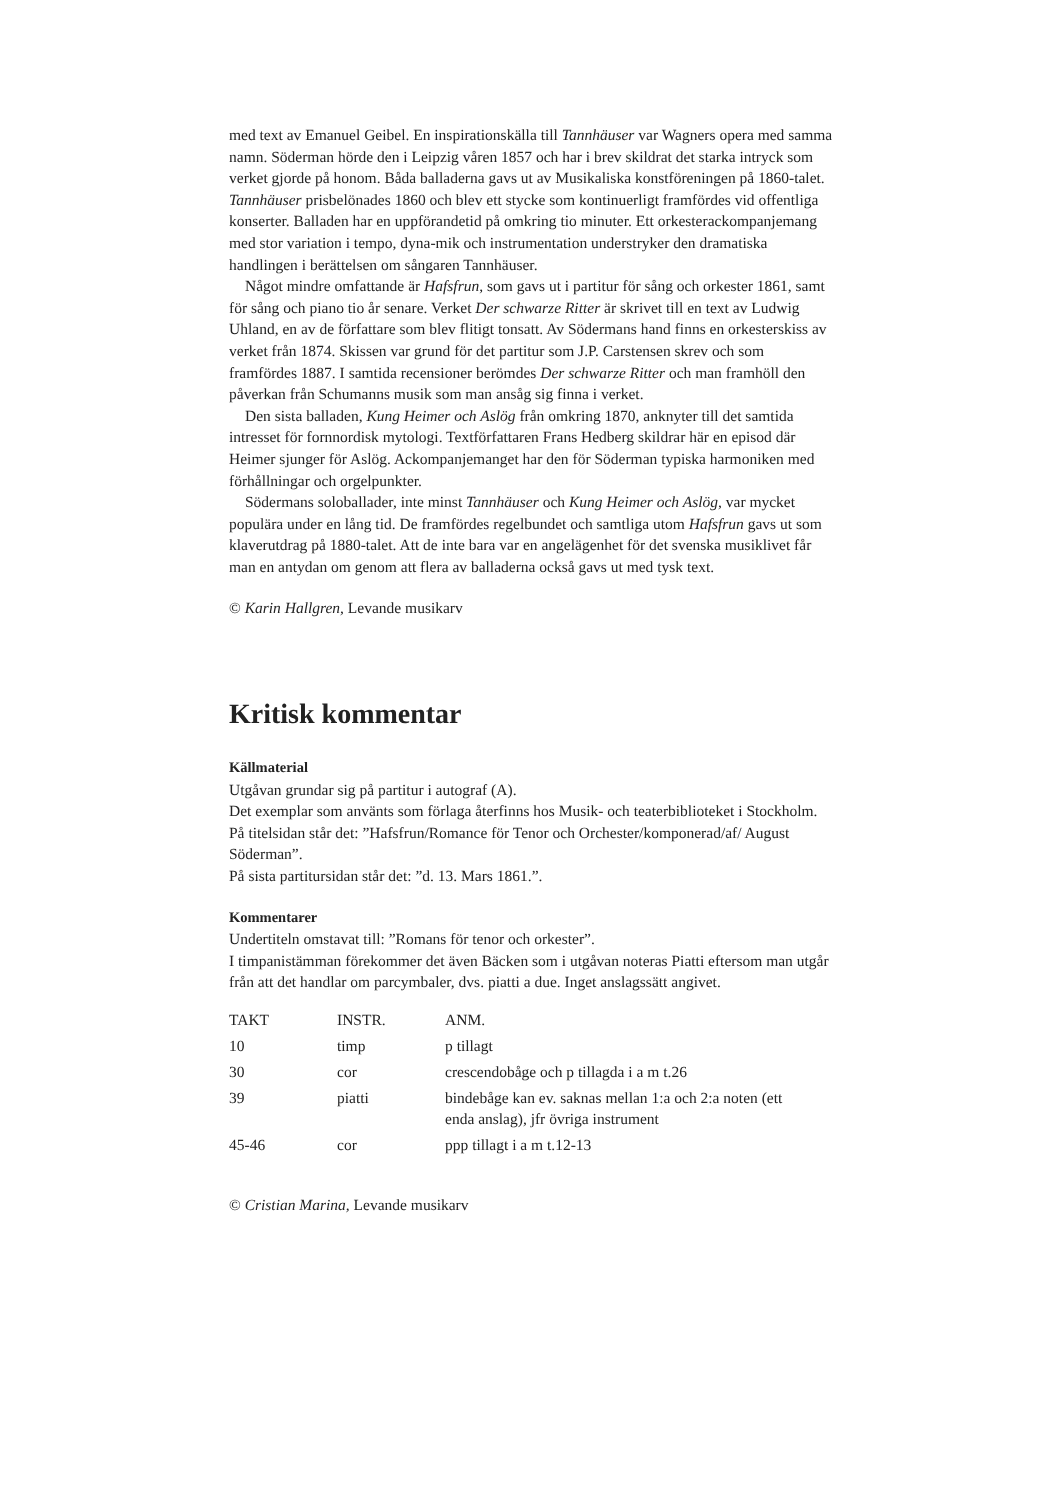med text av Emanuel Geibel. En inspirationskälla till Tannhäuser var Wagners opera med samma namn. Söderman hörde den i Leipzig våren 1857 och har i brev skildrat det starka intryck som verket gjorde på honom. Båda balladerna gavs ut av Musikaliska konstföreningen på 1860-talet. Tannhäuser prisbelönades 1860 och blev ett stycke som kontinuerligt framfördes vid offentliga konserter. Balladen har en uppförandetid på omkring tio minuter. Ett orkesterackompanjemang med stor variation i tempo, dyna-mik och instrumentation understryker den dramatiska handlingen i berättelsen om sångaren Tannhäuser.
Något mindre omfattande är Hafsfrun, som gavs ut i partitur för sång och orkester 1861, samt för sång och piano tio år senare. Verket Der schwarze Ritter är skrivet till en text av Ludwig Uhland, en av de författare som blev flitigt tonsatt. Av Södermans hand finns en orkesterskiss av verket från 1874. Skissen var grund för det partitur som J.P. Carstensen skrev och som framfördes 1887. I samtida recensioner berömdes Der schwarze Ritter och man framhöll den påverkan från Schumanns musik som man ansåg sig finna i verket.
Den sista balladen, Kung Heimer och Aslög från omkring 1870, anknyter till det samtida intresset för fornnordisk mytologi. Textförfattaren Frans Hedberg skildrar här en episod där Heimer sjunger för Aslög. Ackompanjemanget har den för Söderman typiska harmoniken med förhållningar och orgelpunkter.
Södermans soloballader, inte minst Tannhäuser och Kung Heimer och Aslög, var mycket populära under en lång tid. De framfördes regelbundet och samtliga utom Hafsfrun gavs ut som klaverutdrag på 1880-talet. Att de inte bara var en angelägenhet för det svenska musiklivet får man en antydan om genom att flera av balladerna också gavs ut med tysk text.
© Karin Hallgren, Levande musikarv
Kritisk kommentar
Källmaterial
Utgåvan grundar sig på partitur i autograf (A).
Det exemplar som använts som förlaga återfinns hos Musik- och teaterbiblioteket i Stockholm.
På titelsidan står det: ”Hafsfrun/Romance för Tenor och Orchester/komponerad/af/ August Söderman”.
På sista partitursidan står det: ”d. 13. Mars 1861.”.
Kommentarer
Undertiteln omstavat till: ”Romans för tenor och orkester”.
I timpanistämman förekommer det även Bäcken som i utgåvan noteras Piatti eftersom man utgår från att det handlar om parcymbaler, dvs. piatti a due. Inget anslagssätt angivet.
| TAKT | INSTR. | ANM. |
| --- | --- | --- |
| 10 | timp | p tillagt |
| 30 | cor | crescendobåge och p tillagda i a m t.26 |
| 39 | piatti | bindebåge kan ev. saknas mellan 1:a och 2:a noten (ett enda anslag), jfr övriga instrument |
| 45-46 | cor | ppp tillagt i a m t.12-13 |
© Cristian Marina, Levande musikarv